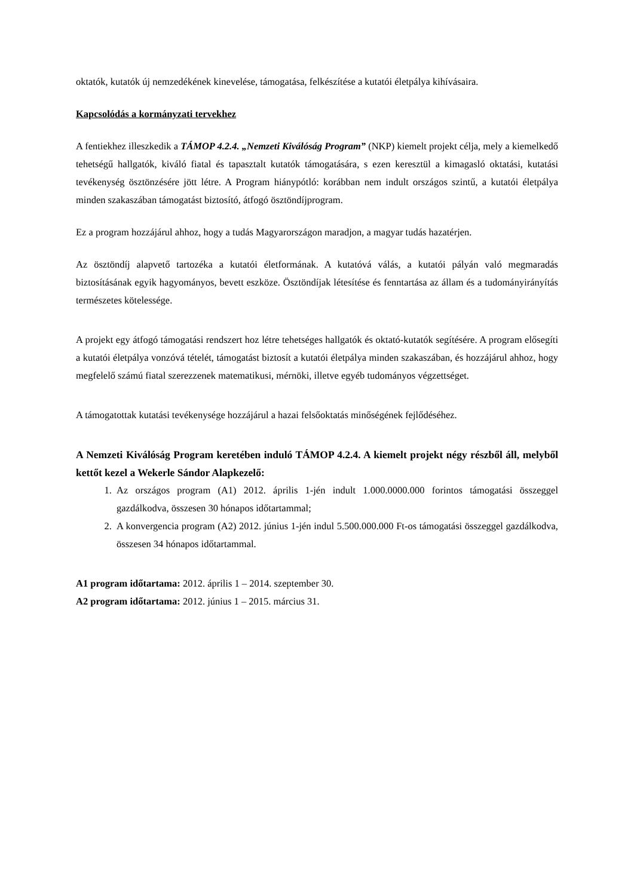oktatók, kutatók új nemzedékének kinevelése, támogatása, felkészítése a kutatói életpálya kihívásaira.
Kapcsolódás a kormányzati tervekhez
A fentiekhez illeszkedik a TÁMOP 4.2.4. „Nemzeti Kiválóság Program” (NKP) kiemelt projekt célja, mely a kiemelkedő tehetségű hallgatók, kiváló fiatal és tapasztalt kutatók támogatására, s ezen keresztül a kimagasló oktatási, kutatási tevékenység ösztönzésére jött létre. A Program hiánypótló: korábban nem indult országos szintű, a kutatói életpálya minden szakaszában támogatást biztosító, átfogó ösztöndíjprogram.
Ez a program hozzájárul ahhoz, hogy a tudás Magyarországon maradjon, a magyar tudás hazatérjen.
Az ösztöndíj alapvető tartozéka a kutatói életformának. A kutatóvá válás, a kutatói pályán való megmaradás biztosításának egyik hagyományos, bevett eszköze. Ösztöndíjak létesítése és fenntartása az állam és a tudományirányítás természetes kötelessége.
A projekt egy átfogó támogatási rendszert hoz létre tehetséges hallgatók és oktató-kutatók segítésére. A program elősegíti a kutatói életpálya vonzóvá tételét, támogatást biztosít a kutatói életpálya minden szakaszában, és hozzájárul ahhoz, hogy megfelelő számú fiatal szerezzenek matematikusi, mérnöki, illetve egyéb tudományos végzettséget.
A támogatottak kutatási tevékenysége hozzájárul a hazai felsőoktatás minőségének fejlődéséhez.
A Nemzeti Kiválóság Program keretében induló TÁMOP 4.2.4. A kiemelt projekt négy részből áll, melyből kettőt kezel a Wekerle Sándor Alapkezelő:
1. Az országos program (A1) 2012. április 1-jén indult 1.000.0000.000 forintos támogatási összeggel gazdálkodva, összesen 30 hónapos időtartammal;
2. A konvergencia program (A2) 2012. június 1-jén indul 5.500.000.000 Ft-os támogatási összeggel gazdálkodva, összesen 34 hónapos időtartammal.
A1 program időtartama: 2012. április 1 – 2014. szeptember 30.
A2 program időtartama: 2012. június 1 – 2015. március 31.